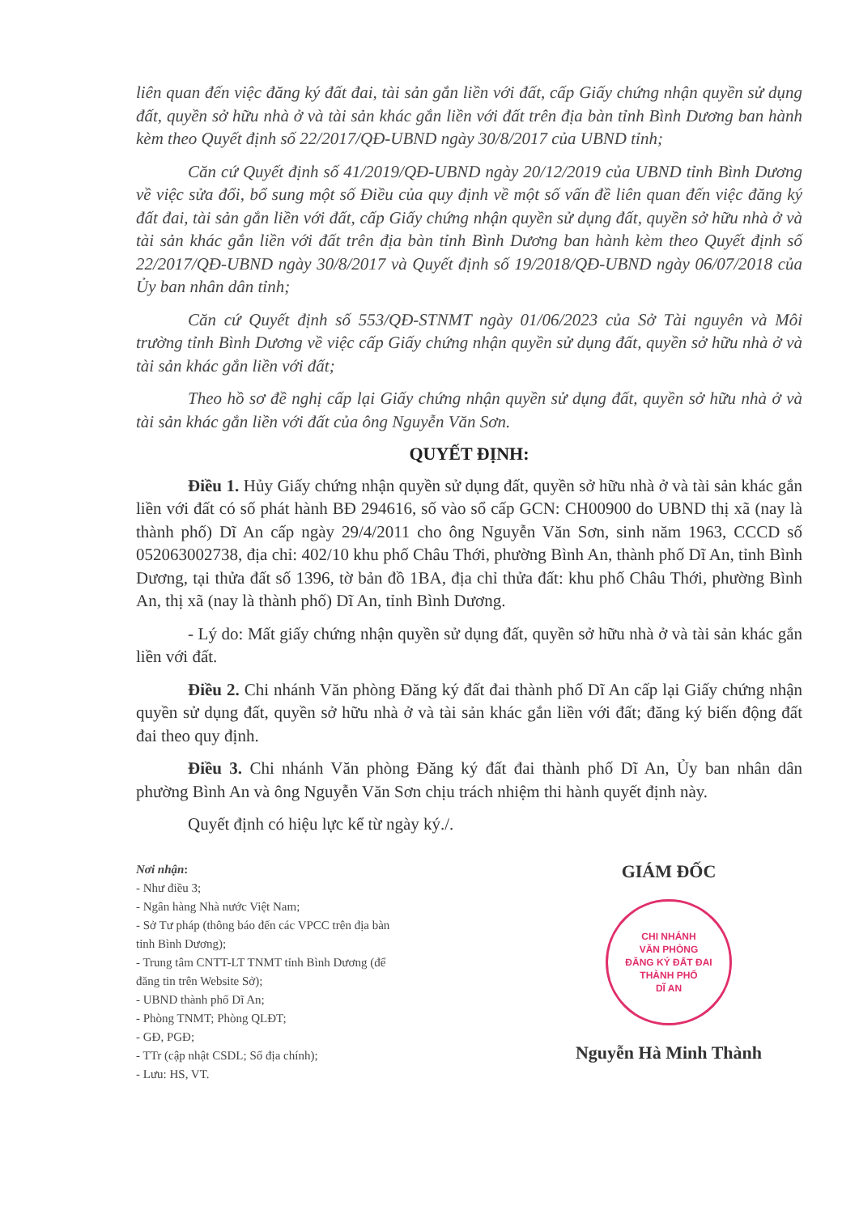liên quan đến việc đăng ký đất đai, tài sản gắn liền với đất, cấp Giấy chứng nhận quyền sử dụng đất, quyền sở hữu nhà ở và tài sản khác gắn liền với đất trên địa bàn tỉnh Bình Dương ban hành kèm theo Quyết định số 22/2017/QĐ-UBND ngày 30/8/2017 của UBND tỉnh;
Căn cứ Quyết định số 41/2019/QĐ-UBND ngày 20/12/2019 của UBND tỉnh Bình Dương về việc sửa đổi, bổ sung một số Điều của quy định về một số vấn đề liên quan đến việc đăng ký đất đai, tài sản gắn liền với đất, cấp Giấy chứng nhận quyền sử dụng đất, quyền sở hữu nhà ở và tài sản khác gắn liền với đất trên địa bàn tỉnh Bình Dương ban hành kèm theo Quyết định số 22/2017/QĐ-UBND ngày 30/8/2017 và Quyết định số 19/2018/QĐ-UBND ngày 06/07/2018 của Ủy ban nhân dân tỉnh;
Căn cứ Quyết định số 553/QĐ-STNMT ngày 01/06/2023 của Sở Tài nguyên và Môi trường tỉnh Bình Dương về việc cấp Giấy chứng nhận quyền sử dụng đất, quyền sở hữu nhà ở và tài sản khác gắn liền với đất;
Theo hồ sơ đề nghị cấp lại Giấy chứng nhận quyền sử dụng đất, quyền sở hữu nhà ở và tài sản khác gắn liền với đất của ông Nguyễn Văn Sơn.
QUYẾT ĐỊNH:
Điều 1. Hủy Giấy chứng nhận quyền sử dụng đất, quyền sở hữu nhà ở và tài sản khác gắn liền với đất có số phát hành BĐ 294616, số vào sổ cấp GCN: CH00900 do UBND thị xã (nay là thành phố) Dĩ An cấp ngày 29/4/2011 cho ông Nguyễn Văn Sơn, sinh năm 1963, CCCD số 052063002738, địa chỉ: 402/10 khu phố Châu Thới, phường Bình An, thành phố Dĩ An, tỉnh Bình Dương, tại thửa đất số 1396, tờ bản đồ 1BA, địa chỉ thửa đất: khu phố Châu Thới, phường Bình An, thị xã (nay là thành phố) Dĩ An, tỉnh Bình Dương.
- Lý do: Mất giấy chứng nhận quyền sử dụng đất, quyền sở hữu nhà ở và tài sản khác gắn liền với đất.
Điều 2. Chi nhánh Văn phòng Đăng ký đất đai thành phố Dĩ An cấp lại Giấy chứng nhận quyền sử dụng đất, quyền sở hữu nhà ở và tài sản khác gắn liền với đất; đăng ký biến động đất đai theo quy định.
Điều 3. Chi nhánh Văn phòng Đăng ký đất đai thành phố Dĩ An, Ủy ban nhân dân phường Bình An và ông Nguyễn Văn Sơn chịu trách nhiệm thi hành quyết định này.
Quyết định có hiệu lực kể từ ngày ký./.
Nơi nhận:
- Như điều 3;
- Ngân hàng Nhà nước Việt Nam;
- Sở Tư pháp (thông báo đến các VPCC trên địa bàn tỉnh Bình Dương);
- Trung tâm CNTT-LT TNMT tỉnh Bình Dương (để đăng tin trên Website Sở);
- UBND thành phố Dĩ An;
- Phòng TNMT; Phòng QLĐT;
- GĐ, PGĐ;
- TTr (cập nhật CSDL; Sổ địa chính);
- Lưu: HS, VT.
GIÁM ĐỐC
CHI NHÁNH
VĂN PHÒNG
ĐĂNG KÝ ĐẤT ĐAI
THÀNH PHỐ
DĨ AN
Nguyễn Hà Minh Thành